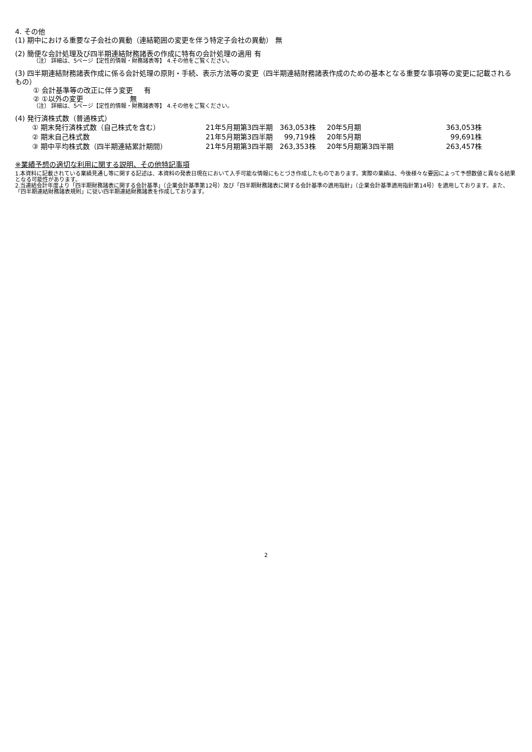4. その他
(1) 期中における重要な子会社の異動（連結範囲の変更を伴う特定子会社の異動） 無
(2) 簡便な会計処理及び四半期連結財務諸表の作成に特有の会計処理の適用 有
（注） 詳細は、5ページ【定性的情報・財務諸表等】 4.その他をご覧ください。
(3) 四半期連結財務諸表作成に係る会計処理の原則・手続、表示方法等の変更（四半期連結財務諸表作成のための基本となる重要な事項等の変更に記載されるもの）
① 会計基準等の改正に伴う変更 有
② ①以外の変更 無
（注） 詳細は、5ページ【定性的情報・財務諸表等】 4.その他をご覧ください。
(4) 発行済株式数（普通株式）
| ① 期末発行済株式数（自己株式を含む） | 21年5月期第3四半期 | 363,053株 | 20年5月期 | 363,053株 |
| ② 期末自己株式数 | 21年5月期第3四半期 | 99,719株 | 20年5月期 | 99,691株 |
| ③ 期中平均株式数（四半期連結累計期間） | 21年5月期第3四半期 | 263,353株 | 20年5月期第3四半期 | 263,457株 |
※業績予想の適切な利用に関する説明、その他特記事項
1.本資料に記載されている業績見通し等に関する記述は、本資料の発表日現在において入手可能な情報にもとづき作成したものであります。実際の業績は、今後様々な要因によって予想数値と異なる結果となる可能性があります。
2.当連結会計年度より「四半期財務諸表に関する会計基準」（企業会計基準第12号）及び「四半期財務諸表に関する会計基準の適用指針」（企業会計基準適用指針第14号）を適用しております。また、「四半期連結財務諸表規則」に従い四半期連結財務諸表を作成しております。
2